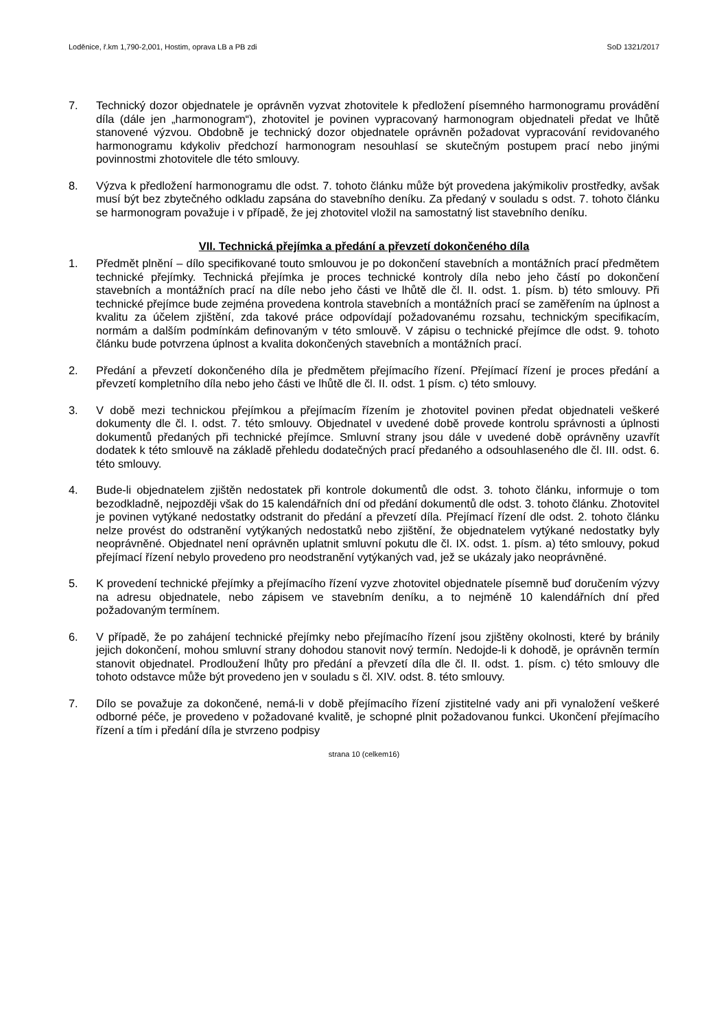Loděnice, ř.km 1,790-2,001, Hostim, oprava LB a PB zdi SoD 1321/2017
7. Technický dozor objednatele je oprávněn vyzvat zhotovitele k předložení písemného harmonogramu provádění díla (dále jen „harmonogram“), zhotovitel je povinen vypracovaný harmonogram objednateli předat ve lhůtě stanovené výzvou. Obdobně je technický dozor objednatele oprávněn požadovat vypracování revidovaného harmonogramu kdykoliv předchozí harmonogram nesouhlasí se skutečným postupem prací nebo jinými povinnostmi zhotovitele dle této smlouvy.
8. Výzva k předložení harmonogramu dle odst. 7. tohoto článku může být provedena jakýmikoliv prostředky, avšak musí být bez zbytečného odkladu zapsána do stavebního deníku. Za předaný v souladu s odst. 7. tohoto článku se harmonogram považuje i v případě, že jej zhotovitel vložil na samostatný list stavebního deníku.
VII. Technická přejímka a předání a převzetí dokončeného díla
1. Předmět plnění – dílo specifikované touto smlouvou je po dokončení stavebních a montážních prací předmětem technické přejímky. Technická přejímka je proces technické kontroly díla nebo jeho částí po dokončení stavebních a montážních prací na díle nebo jeho části ve lhůtě dle čl. II. odst. 1. písm. b) této smlouvy. Při technické přejímce bude zejména provedena kontrola stavebních a montážních prací se zaměřením na úplnost a kvalitu za účelem zjištění, zda takové práce odpovídají požadovanému rozsahu, technickým specifikacím, normám a dalším podmínkám definovaným v této smlouvě. V zápisu o technické přejímce dle odst. 9. tohoto článku bude potvrzena úplnost a kvalita dokončených stavebních a montážních prací.
2. Předání a převzetí dokončeného díla je předmětem přejímacího řízení. Přejímací řízení je proces předání a převzetí kompletního díla nebo jeho části ve lhůtě dle čl. II. odst. 1 písm. c) této smlouvy.
3. V době mezi technickou přejímkou a přejímacím řízením je zhotovitel povinen předat objednateli veškeré dokumenty dle čl. I. odst. 7. této smlouvy. Objednatel v uvedené době provede kontrolu správnosti a úplnosti dokumentů předaných při technické přejímce. Smluvní strany jsou dále v uvedené době oprávněny uzavřít dodatek k této smlouvě na základě přehledu dodatečných prací předaného a odsouhlaseného dle čl. III. odst. 6. této smlouvy.
4. Bude-li objednatelem zjištěn nedostatek při kontrole dokumentů dle odst. 3. tohoto článku, informuje o tom bezodkladně, nejpozději však do 15 kalendářních dní od předání dokumentů dle odst. 3. tohoto článku. Zhotovitel je povinen vytýkané nedostatky odstranit do předání a převzetí díla. Přejímací řízení dle odst. 2. tohoto článku nelze provést do odstranění vytýkaných nedostatků nebo zjištění, že objednatelem vytýkané nedostatky byly neoprávněné. Objednatel není oprávněn uplatnit smluvní pokutu dle čl. IX. odst. 1. písm. a) této smlouvy, pokud přejímací řízení nebylo provedeno pro neodstranění vytýkaných vad, jež se ukázaly jako neoprávněné.
5. K provedení technické přejímky a přejímacího řízení vyzve zhotovitel objednatele písemně buď doručením výzvy na adresu objednatele, nebo zápisem ve stavebním deníku, a to nejméně 10 kalendářních dní před požadovaným termínem.
6. V případě, že po zahájení technické přejímky nebo přejímacího řízení jsou zjištěny okolnosti, které by bránily jejich dokončení, mohou smluvní strany dohodou stanovit nový termín. Nedojde-li k dohodě, je oprávněn termín stanovit objednatel. Prodloužení lhůty pro předání a převzetí díla dle čl. II. odst. 1. písm. c) této smlouvy dle tohoto odstavce může být provedeno jen v souladu s čl. XIV. odst. 8. této smlouvy.
7. Dílo se považuje za dokončené, nemá-li v době přejímacího řízení zjistitelné vady ani při vynaložení veškeré odborné péče, je provedeno v požadované kvalitě, je schopné plnit požadovanou funkci. Ukončení přejímacího řízení a tím i předání díla je stvrzeno podpisy
strana 10 (celkem16)